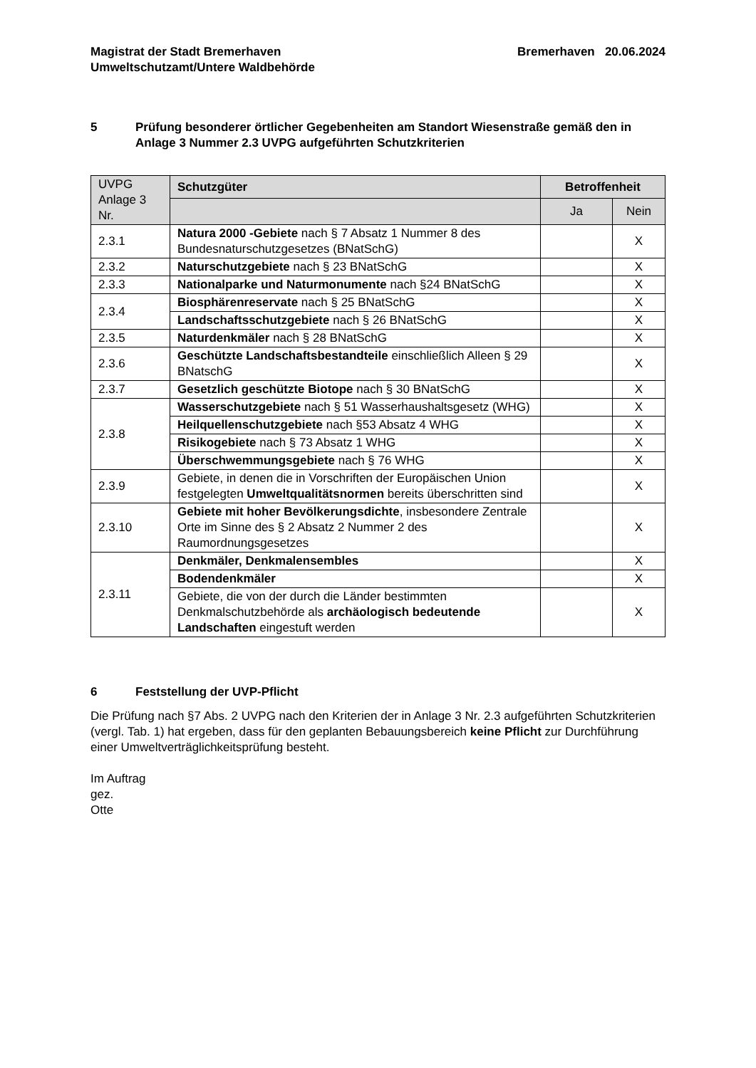Magistrat der Stadt Bremerhaven
Umweltschutzamt/Untere Waldbehörde
Bremerhaven 20.06.2024
5 Prüfung besonderer örtlicher Gegebenheiten am Standort Wiesenstraße gemäß den in Anlage 3 Nummer 2.3 UVPG aufgeführten Schutzkriterien
| UVPG Anlage 3 Nr. | Schutzgüter | Betroffenheit | |
| --- | --- | --- | --- |
| | | Ja | Nein |
| 2.3.1 | Natura 2000 -Gebiete nach § 7 Absatz 1 Nummer 8 des Bundesnaturschutzgesetzes (BNatSchG) | | X |
| 2.3.2 | Naturschutzgebiete nach § 23 BNatSchG | | X |
| 2.3.3 | Nationalparke und Naturmonumente nach §24 BNatSchG | | X |
| 2.3.4 | Biosphärenreservate nach § 25 BNatSchG | | X |
| | Landschaftsschutzgebiete nach § 26 BNatSchG | | X |
| 2.3.5 | Naturdenkmäler nach § 28 BNatSchG | | X |
| 2.3.6 | Geschützte Landschaftsbestandteile einschließlich Alleen § 29 BNatschG | | X |
| 2.3.7 | Gesetzlich geschützte Biotope nach § 30 BNatSchG | | X |
| 2.3.8 | Wasserschutzgebiete nach § 51 Wasserhaushaltsgesetz (WHG) | | X |
| | Heilquellenschutzgebiete nach §53 Absatz 4 WHG | | X |
| | Risikogebiete nach § 73 Absatz 1 WHG | | X |
| | Überschwemmungsgebiete nach § 76 WHG | | X |
| 2.3.9 | Gebiete, in denen die in Vorschriften der Europäischen Union festgelegten Umweltqualitätsnormen bereits überschritten sind | | X |
| 2.3.10 | Gebiete mit hoher Bevölkerungsdichte , insbesondere Zentrale Orte im Sinne des § 2 Absatz 2 Nummer 2 des Raumordnungsgesetzes | | X |
| 2.3.11 | Denkmäler, Denkmalensembles | | X |
| | Bodendenkmäler | | X |
| | Gebiete, die von der durch die Länder bestimmten Denkmalschutzbehörde als archäologisch bedeutende Landschaften eingestuft werden | | X |
6 Feststellung der UVP-Pflicht
Die Prüfung nach §7 Abs. 2 UVPG nach den Kriterien der in Anlage 3 Nr. 2.3 aufgeführten Schutzkriterien (vergl. Tab. 1) hat ergeben, dass für den geplanten Bebauungsbereich keine Pflicht zur Durchführung einer Umweltverträglichkeitsprüfung besteht.
Im Auftrag
gez.
Otte